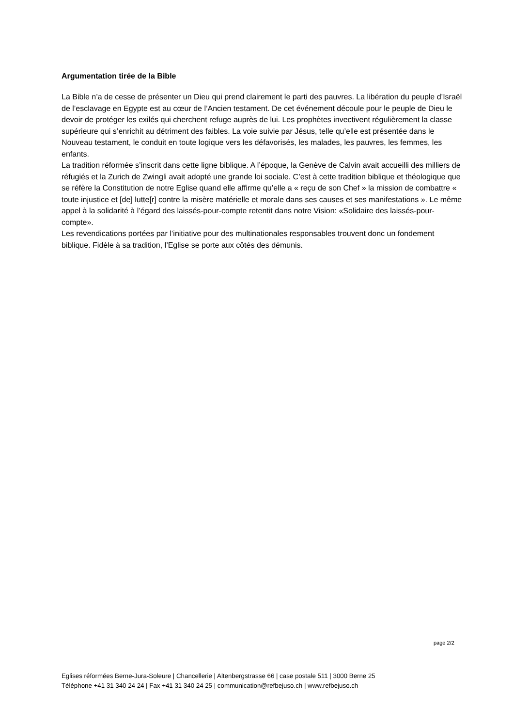Argumentation tirée de la Bible
La Bible n’a de cesse de présenter un Dieu qui prend clairement le parti des pauvres. La libération du peuple d’Israël de l’esclavage en Egypte est au cœur de l’Ancien testament. De cet événement découle pour le peuple de Dieu le devoir de protéger les exilés qui cherchent refuge auprès de lui. Les prophètes invectivent régulièrement la classe supérieure qui s’enrichit au détriment des faibles. La voie suivie par Jésus, telle qu’elle est présentée dans le Nouveau testament, le conduit en toute logique vers les défavorisés, les malades, les pauvres, les femmes, les enfants.
La tradition réformée s’inscrit dans cette ligne biblique. A l’époque, la Genève de Calvin avait accueilli des milliers de réfugiés et la Zurich de Zwingli avait adopté une grande loi sociale. C’est à cette tradition biblique et théologique que se réfère la Constitution de notre Eglise quand elle affirme qu’elle a « reçu de son Chef » la mission de combattre « toute injustice et [de] lutte[r] contre la misère matérielle et morale dans ses causes et ses manifestations ». Le même appel à la solidarité à l’égard des laissés-pour-compte retentit dans notre Vision: «Solidaire des laissés-pour-compte».
Les revendications portées par l’initiative pour des multinationales responsables trouvent donc un fondement biblique. Fidèle à sa tradition, l’Eglise se porte aux côtés des démunis.
page 2/2
Eglises réformées Berne-Jura-Soleure | Chancellerie | Altenbergstrasse 66 | case postale 511 | 3000 Berne 25
Téléphone +41 31 340 24 24 | Fax +41 31 340 24 25 | communication@refbejuso.ch | www.refbejuso.ch